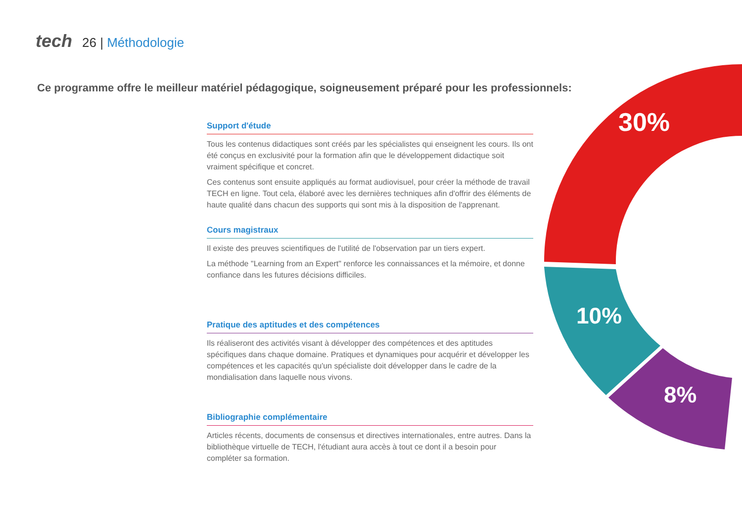tech 26 | Méthodologie
Ce programme offre le meilleur matériel pédagogique, soigneusement préparé pour les professionnels:
30%
10%
8%
Support d'étude
Tous les contenus didactiques sont créés par les spécialistes qui enseignent les cours. Ils ont été conçus en exclusivité pour la formation afin que le développement didactique soit vraiment spécifique et concret.
Ces contenus sont ensuite appliqués au format audiovisuel, pour créer la méthode de travail TECH en ligne. Tout cela, élaboré avec les dernières techniques afin d'offrir des éléments de haute qualité dans chacun des supports qui sont mis à la disposition de l'apprenant.
Cours magistraux
Il existe des preuves scientifiques de l'utilité de l'observation par un tiers expert.
La méthode "Learning from an Expert" renforce les connaissances et la mémoire, et donne confiance dans les futures décisions difficiles.
Pratique des aptitudes et des compétences
Ils réaliseront des activités visant à développer des compétences et des aptitudes spécifiques dans chaque domaine. Pratiques et dynamiques pour acquérir et développer les compétences et les capacités qu'un spécialiste doit développer dans le cadre de la mondialisation dans laquelle nous vivons.
Bibliographie complémentaire
Articles récents, documents de consensus et directives internationales, entre autres. Dans la bibliothèque virtuelle de TECH, l'étudiant aura accès à tout ce dont il a besoin pour compléter sa formation.